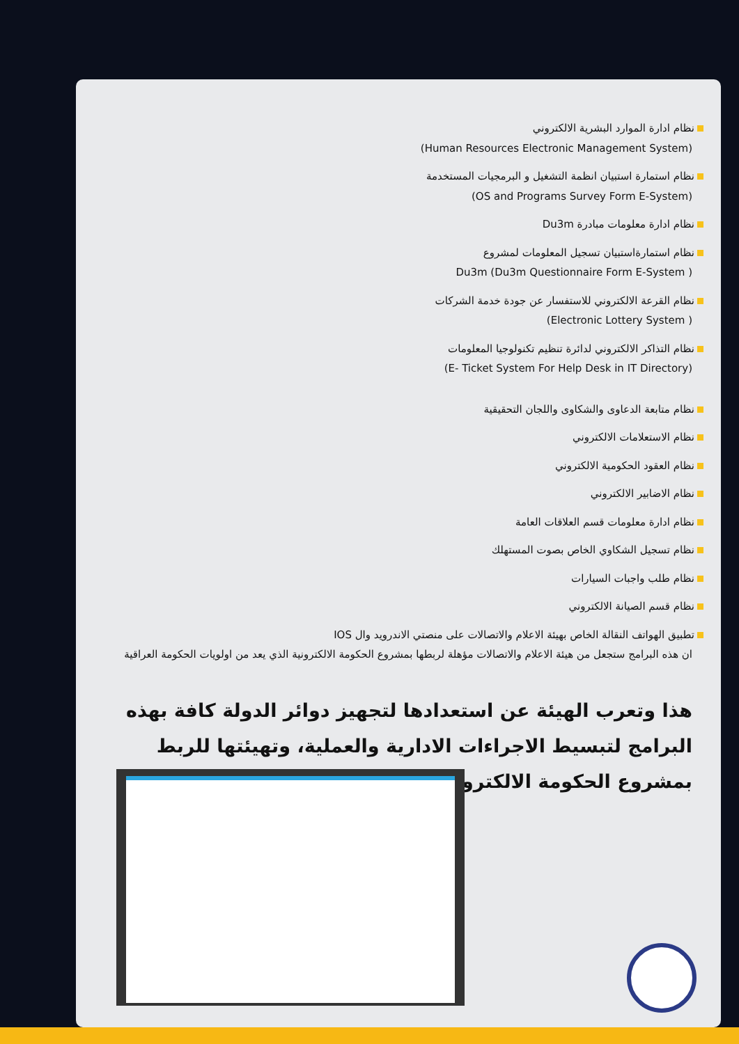نظام ادارة الموارد البشرية الالكتروني
(Human Resources Electronic Management System)
نظام استمارة استبيان انظمة التشغيل و البرمجيات المستخدمة
(OS and Programs Survey Form E-System)
نظام ادارة معلومات مبادرة Du3m
نظام استمارةاستبيان تسجيل المعلومات لمشروع
Du3m (Du3m Questionnaire Form E-System )
نظام القرعة الالكتروني للاستفسار عن جودة خدمة الشركات
(Electronic Lottery System )
نظام التذاكر الالكتروني لدائرة تنظيم تكنولوجيا المعلومات
(E- Ticket System For Help Desk in IT Directory)
نظام متابعة الدعاوى والشكاوى واللجان التحقيقية
نظام الاستعلامات الالكتروني
نظام العقود الحكومية الالكتروني
نظام الاضابير الالكتروني
نظام ادارة معلومات قسم العلاقات العامة
نظام تسجيل الشكاوي الخاص بصوت المستهلك
نظام طلب واجبات السيارات
نظام قسم الصيانة الالكتروني
تطبيق الهواتف النقالة الخاص بهيئة الاعلام والاتصالات على منصتي الاندرويد وال IOS
ان هذه البرامج ستجعل من هيئة الاعلام والاتصالات مؤهلة لربطها بمشروع الحكومة الالكترونية الذي يعد من اولويات الحكومة العراقية
هذا وتعرب الهيئة عن استعدادها لتجهيز دوائر الدولة كافة بهذه البرامج لتبسيط الاجراءات الادارية والعملية، وتهيئتها للربط بمشروع الحكومة الالكترونية